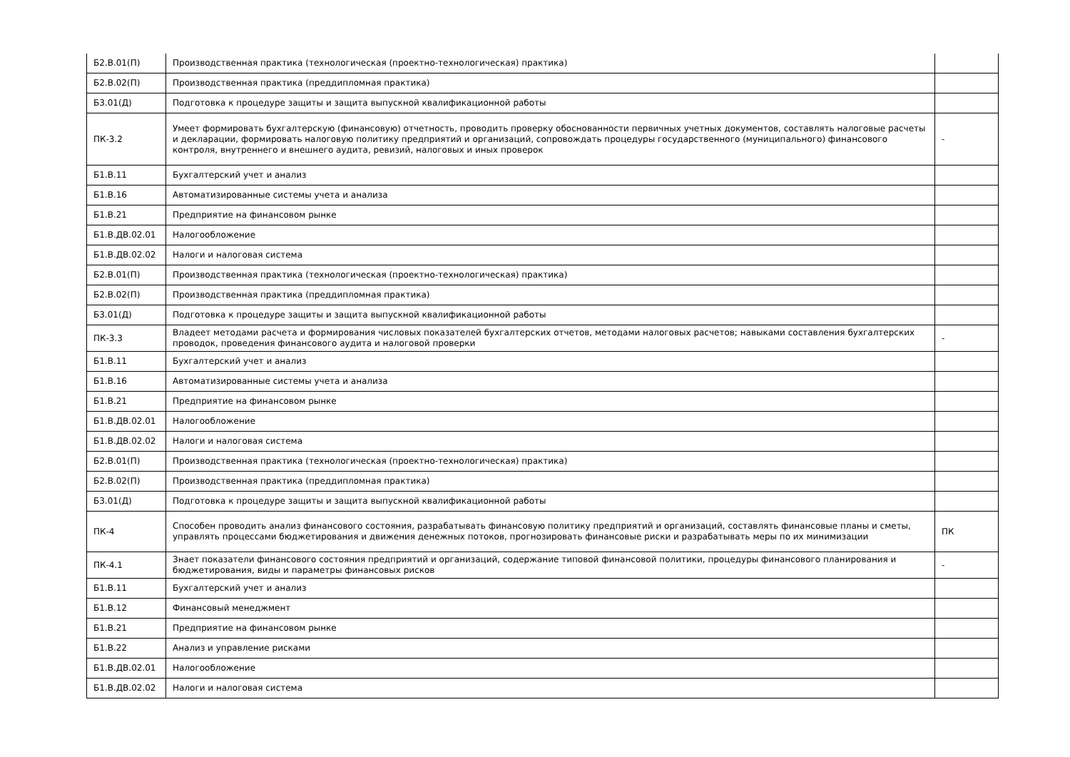| Б2.В.01(П) | Производственная практика (технологическая (проектно-технологическая) практика) | |
| Б2.В.02(П) | Производственная практика (преддипломная практика) | |
| Б3.01(Д) | Подготовка к процедуре защиты и защита выпускной квалификационной работы | |
| ПК-3.2 | Умеет формировать бухгалтерскую (финансовую) отчетность, проводить проверку обоснованности первичных учетных документов, составлять налоговые расчеты и декларации, формировать налоговую политику предприятий и организаций, сопровождать процедуры государственного (муниципального) финансового контроля, внутреннего и внешнего аудита, ревизий, налоговых и иных проверок | - |
| Б1.В.11 | Бухгалтерский учет и анализ | |
| Б1.В.16 | Автоматизированные системы учета и анализа | |
| Б1.В.21 | Предприятие на финансовом рынке | |
| Б1.В.ДВ.02.01 | Налогообложение | |
| Б1.В.ДВ.02.02 | Налоги и налоговая система | |
| Б2.В.01(П) | Производственная практика (технологическая (проектно-технологическая) практика) | |
| Б2.В.02(П) | Производственная практика (преддипломная практика) | |
| Б3.01(Д) | Подготовка к процедуре защиты и защита выпускной квалификационной работы | |
| ПК-3.3 | Владеет методами расчета и формирования числовых показателей бухгалтерских отчетов, методами налоговых расчетов; навыками составления бухгалтерских проводок, проведения финансового аудита и налоговой проверки | - |
| Б1.В.11 | Бухгалтерский учет и анализ | |
| Б1.В.16 | Автоматизированные системы учета и анализа | |
| Б1.В.21 | Предприятие на финансовом рынке | |
| Б1.В.ДВ.02.01 | Налогообложение | |
| Б1.В.ДВ.02.02 | Налоги и налоговая система | |
| Б2.В.01(П) | Производственная практика (технологическая (проектно-технологическая) практика) | |
| Б2.В.02(П) | Производственная практика (преддипломная практика) | |
| Б3.01(Д) | Подготовка к процедуре защиты и защита выпускной квалификационной работы | |
| ПК-4 | Способен проводить анализ финансового состояния, разрабатывать финансовую политику предприятий и организаций, составлять финансовые планы и сметы, управлять процессами бюджетирования и движения денежных потоков, прогнозировать финансовые риски и разрабатывать меры по их минимизации | ПК |
| ПК-4.1 | Знает показатели финансового состояния предприятий и организаций, содержание типовой финансовой политики, процедуры финансового планирования и бюджетирования, виды и параметры финансовых рисков | - |
| Б1.В.11 | Бухгалтерский учет и анализ | |
| Б1.В.12 | Финансовый менеджмент | |
| Б1.В.21 | Предприятие на финансовом рынке | |
| Б1.В.22 | Анализ и управление рисками | |
| Б1.В.ДВ.02.01 | Налогообложение | |
| Б1.В.ДВ.02.02 | Налоги и налоговая система | |